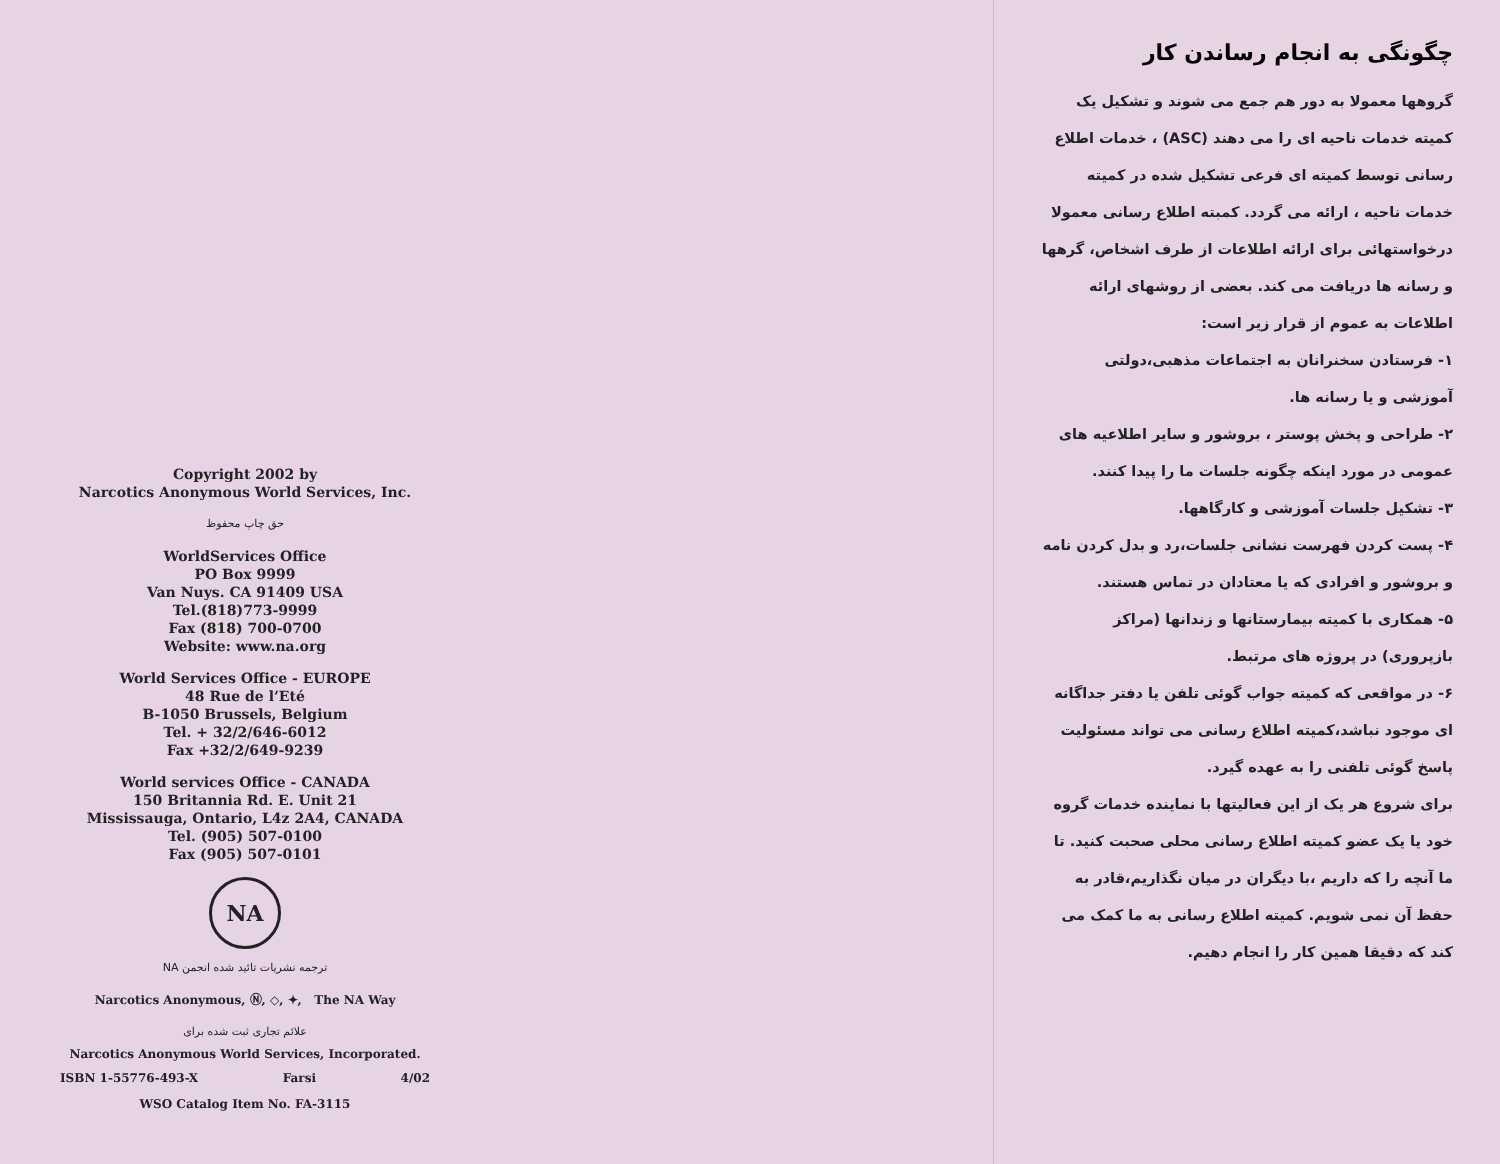Copyright 2002 by
Narcotics Anonymous World Services, Inc.
حق چاپ محفوظ
WorldServices Office
PO Box 9999
Van Nuys. CA 91409 USA
Tel.(818)773-9999
Fax (818) 700-0700
Website: www.na.org
World Services Office - EUROPE
48 Rue de l’Eté
B-1050 Brussels, Belgium
Tel. + 32/2/646-6012
Fax +32/2/649-9239
World services Office - CANADA
150 Britannia Rd. E. Unit 21
Mississauga, Ontario, L4z 2A4, CANADA
Tel. (905) 507-0100
Fax (905) 507-0101
NA
ترجمه نشریات تائید شده انجمن NA
Narcotics Anonymous, Ⓝ, ◇, ✦, The NA Way
علائم تجاری ثبت شده برای
Narcotics Anonymous World Services, Incorporated.
ISBN 1-55776-493-X Farsi 4/02
WSO Catalog Item No. FA-3115
چگونگی به انجام رساندن کار
گروهها معمولا به دور هم جمع می شوند و تشکیل یک کمیته خدمات ناحیه ای را می دهند (ASC) ، خدمات اطلاع رسانی توسط کمیته ای فرعی تشکیل شده در کمیته خدمات ناحیه ، ارائه می گردد. کمبته اطلاع رسانی معمولا درخواستهائی برای ارائه اطلاعات از طرف اشخاص، گرهها و رسانه ها دریافت می کند. بعضی از روشهای ارائه اطلاعات به عموم از قرار زیر است:
۱- فرستادن سخنرانان به اجتماعات مذهبی،دولتی آموزشی و یا رسانه ها.
۲- طراحی و پخش پوستر ، بروشور و سایر اطلاعیه های عمومی در مورد اینکه چگونه جلسات ما را پیدا کنند.
۳- تشکیل جلسات آموزشی و کارگاهها.
۴- پست کردن فهرست نشانی جلسات،رد و بدل کردن نامه و بروشور و افرادی که یا معتادان در تماس هستند.
۵- همکاری با کمیته بیمارستانها و زندانها (مراکز بازپروری) در پروژه های مرتبط.
۶- در مواقعی که کمیته جواب گوئی تلفن یا دفتر جداگانه ای موجود نباشد،کمیته اطلاع رسانی می تواند مسئولیت پاسخ گوئی تلفنی را به عهده گیرد.
برای شروع هر یک از این فعالیتها با نماینده خدمات گروه خود یا یک عضو کمیته اطلاع رسانی محلی صحبت کنید. تا ما آنچه را که داریم ،با دیگران در میان نگذاریم،قادر به حفظ آن نمی شویم. کمیته اطلاع رسانی به ما کمک می کند که دقیقا همین کار را انجام دهیم.